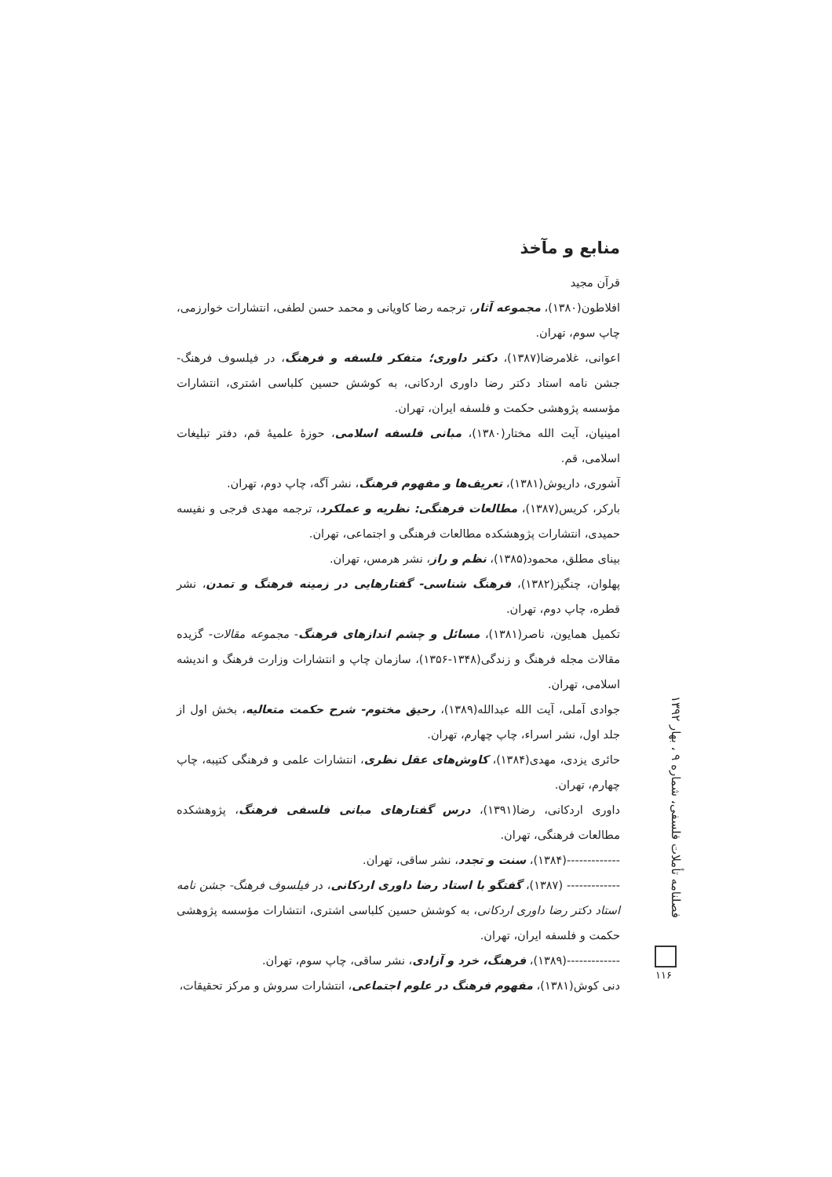منابع و مآخذ
قرآن مجید
افلاطون(۱۳۸۰)، مجموعه آثار، ترجمه رضا کاویانی و محمد حسن لطفی، انتشارات خوارزمی، چاپ سوم، تهران.
اعوانی، غلامرضا(۱۳۸۷)، دکتر داوری؛ متفکر فلسفه و فرهنگ، در فیلسوف فرهنگ- جشن نامه استاد دکتر رضا داوری اردکانی، به کوشش حسین کلباسی اشتری، انتشارات مؤسسه پژوهشی حکمت و فلسفه ایران، تهران.
امینیان، آیت الله مختار(۱۳۸۰)، مبانی فلسفه اسلامی، حوزهٔ علمیهٔ قم، دفتر تبلیغات اسلامی، قم.
آشوری، داریوش(۱۳۸۱)، تعریف‌ها و مفهوم فرهنگ، نشر آگه، چاپ دوم، تهران.
بارکر، کریس(۱۳۸۷)، مطالعات فرهنگی: نظریه و عملکرد، ترجمه مهدی فرجی و نفیسه حمیدی، انتشارات پژوهشکده مطالعات فرهنگی و اجتماعی، تهران.
بینای مطلق، محمود(۱۳۸۵)، نظم و راز، نشر هرمس، تهران.
پهلوان، چنگیز(۱۳۸۲)، فرهنگ شناسی- گفتارهایی در زمینه فرهنگ و تمدن، نشر قطره، چاپ دوم، تهران.
تکمیل همایون، ناصر(۱۳۸۱)، مسائل و چشم اندازهای فرهنگ- مجموعه مقالات- گزیده مقالات مجله فرهنگ و زندگی(۱۳۴۸-۱۳۵۶)، سازمان چاپ و انتشارات وزارت فرهنگ و اندیشه اسلامی، تهران.
جوادی آملی، آیت الله عبدالله(۱۳۸۹)، رحیق مختوم- شرح حکمت متعالیه، بخش اول از جلد اول، نشر اسراء، چاپ چهارم، تهران.
حائری یزدی، مهدی(۱۳۸۴)، کاوش‌های عقل نظری، انتشارات علمی و فرهنگی کتیبه، چاپ چهارم، تهران.
داوری اردکانی، رضا(۱۳۹۱)، درس گفتارهای مبانی فلسفی فرهنگ، پژوهشکده مطالعات فرهنگی، تهران.
-------------(۱۳۸۴)، سنت و تجدد، نشر ساقی، تهران.
------------- (۱۳۸۷)، گفتگو با استاد رضا داوری اردکانی، در فیلسوف فرهنگ- جشن نامه استاد دکتر رضا داوری اردکانی، به کوشش حسین کلباسی اشتری، انتشارات مؤسسه پژوهشی حکمت و فلسفه ایران، تهران.
-------------(۱۳۸۹)، فرهنگ، خرد و آزادی، نشر ساقی، چاپ سوم، تهران.
دنی کوش(۱۳۸۱)، مفهوم فرهنگ در علوم اجتماعی، انتشارات سروش و مرکز تحقیقات،
فصلنامه تأملات فلسفی، شماره ۹ ، بهار ۱۳۹۲
۱۱۶